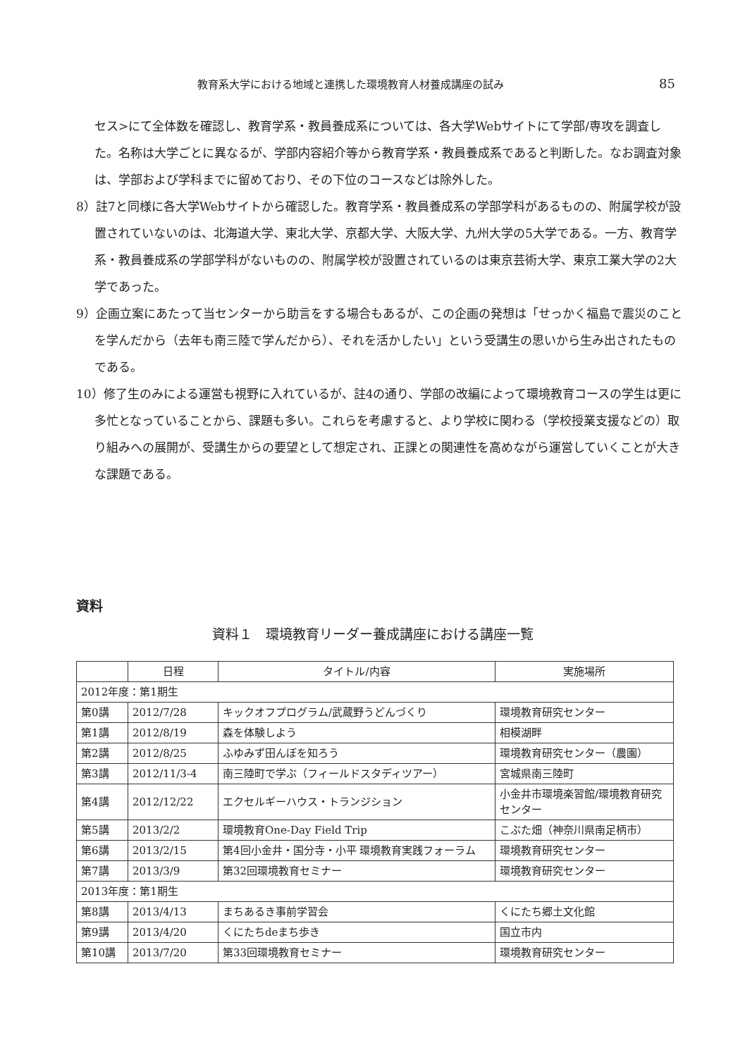教育系大学における地域と連携した環境教育人材養成講座の試み 85
セス>にて全体数を確認し、教育学系・教員養成系については、各大学Webサイトにて学部/専攻を調査した。名称は大学ごとに異なるが、学部内容紹介等から教育学系・教員養成系であると判断した。なお調査対象は、学部および学科までに留めており、その下位のコースなどは除外した。
8）註7と同様に各大学Webサイトから確認した。教育学系・教員養成系の学部学科があるものの、附属学校が設置されていないのは、北海道大学、東北大学、京都大学、大阪大学、九州大学の5大学である。一方、教育学系・教員養成系の学部学科がないものの、附属学校が設置されているのは東京芸術大学、東京工業大学の2大学であった。
9）企画立案にあたって当センターから助言をする場合もあるが、この企画の発想は「せっかく福島で震災のことを学んだから（去年も南三陸で学んだから）、それを活かしたい」という受講生の思いから生み出されたものである。
10）修了生のみによる運営も視野に入れているが、註4の通り、学部の改編によって環境教育コースの学生は更に多忙となっていることから、課題も多い。これらを考慮すると、より学校に関わる（学校授業支援などの）取り組みへの展開が、受講生からの要望として想定され、正課との関連性を高めながら運営していくことが大きな課題である。
資料
資料１　環境教育リーダー養成講座における講座一覧
| | 日程 | タイトル/内容 | 実施場所 |
| --- | --- | --- | --- |
| 2012年度：第1期生 | | | |
| 第0講 | 2012/7/28 | キックオフプログラム/武蔵野うどんづくり | 環境教育研究センター |
| 第1講 | 2012/8/19 | 森を体験しよう | 相模湖畔 |
| 第2講 | 2012/8/25 | ふゆみず田んぼを知ろう | 環境教育研究センター（農園） |
| 第3講 | 2012/11/3-4 | 南三陸町で学ぶ（フィールドスタディツアー） | 宮城県南三陸町 |
| 第4講 | 2012/12/22 | エクセルギーハウス・トランジション | 小金井市環境楽習館/環境教育研究センター |
| 第5講 | 2013/2/2 | 環境教育One-Day Field Trip | こぶた畑（神奈川県南足柄市） |
| 第6講 | 2013/2/15 | 第4回小金井・国分寺・小平 環境教育実践フォーラム | 環境教育研究センター |
| 第7講 | 2013/3/9 | 第32回環境教育セミナー | 環境教育研究センター |
| 2013年度：第1期生 | | | |
| 第8講 | 2013/4/13 | まちあるき事前学習会 | くにたち郷土文化館 |
| 第9講 | 2013/4/20 | くにたちdeまち歩き | 国立市内 |
| 第10講 | 2013/7/20 | 第33回環境教育セミナー | 環境教育研究センター |